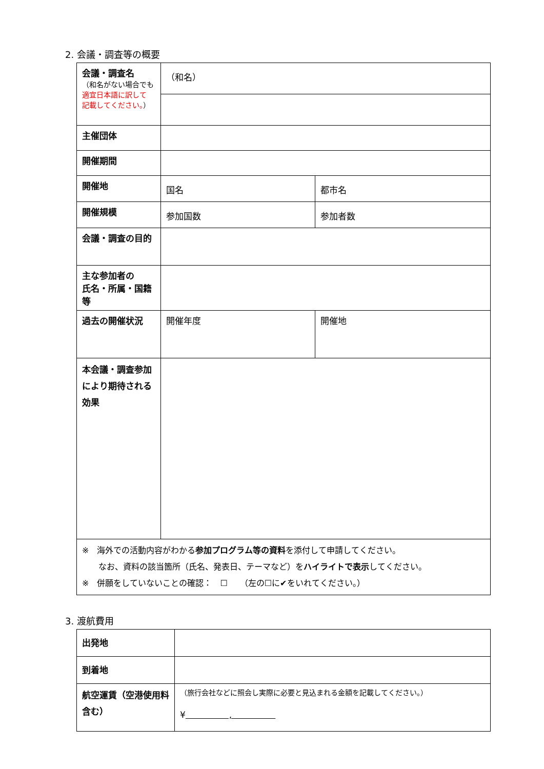2. 会議・調査等の概要
| 会議・調査名 （和名がない場合でも 適宜日本語に訳して 記載してください。 ） | （和名） | |
| 主催団体 | | |
| 開催期間 | | |
| 開催地 | 国名 | 都市名 |
| 開催規模 | 参加国数 | 参加者数 |
| 会議・調査の目的 | | |
| 主な参加者の 氏名・所属・国籍等 | | |
| 過去の開催状況 | 開催年度 | 開催地 |
| 本会議・調査参加 により期待される 効果 | | |
| ※ 海外での活動内容がわかる 参加プログラム等の資料 を添付して申請してください。 なお、資料の該当箇所（氏名、発表日、テーマなど）を ハイライトで表示 してください。 ※ 併願をしていないことの確認： ☐ （左の☐に✔をいれてください。） | | |
3. 渡航費用
| 出発地 | |
| 到着地 | |
| 航空運賃（空港使用料含む） | （旅行会社などに照会し実際に必要と見込まれる金額を記載してください。） ¥ , |